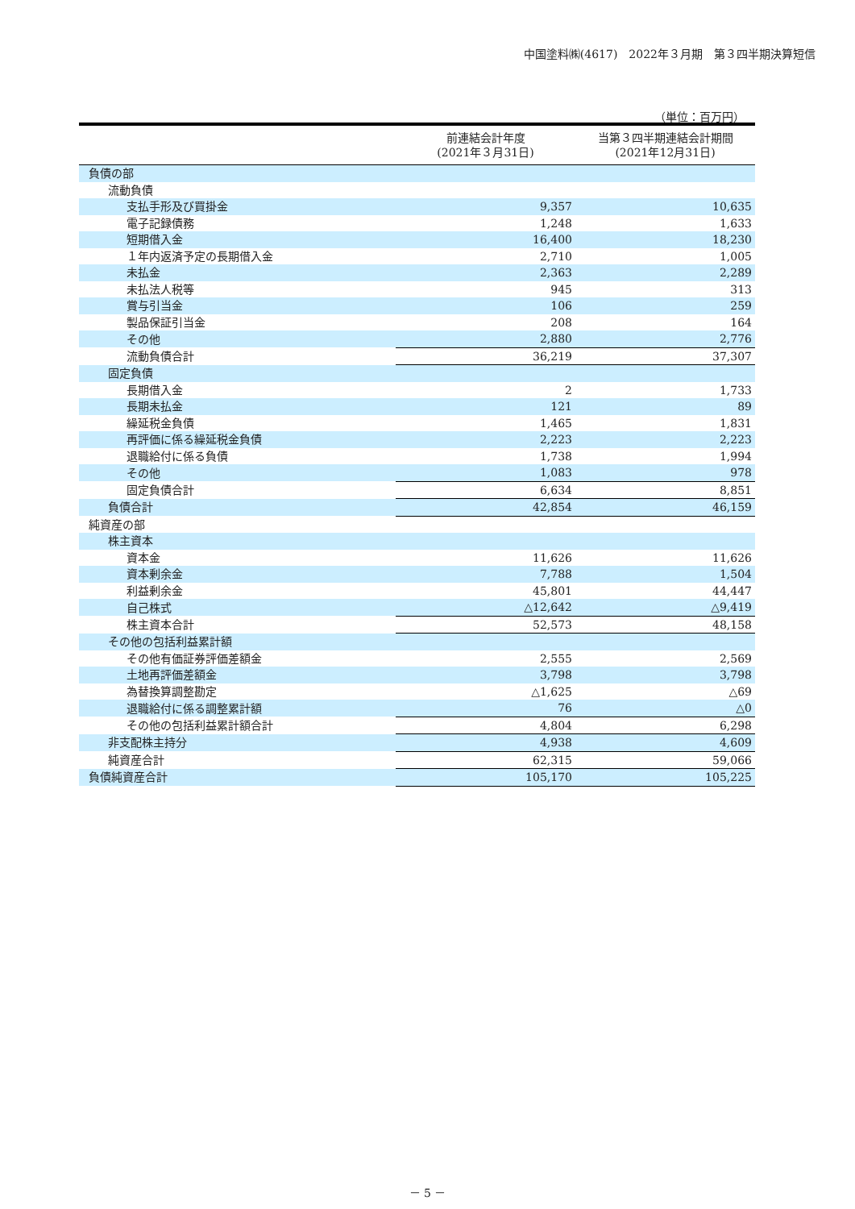中国塗料㈱(4617)　2022年３月期　第３四半期決算短信
（単位：百万円）
| | 前連結会計年度 (2021年３月31日) | 当第３四半期連結会計期間 (2021年12月31日) |
| --- | --- | --- |
| 負債の部 | | |
| 流動負債 | | |
| 支払手形及び買掛金 | 9,357 | 10,635 |
| 電子記録債務 | 1,248 | 1,633 |
| 短期借入金 | 16,400 | 18,230 |
| １年内返済予定の長期借入金 | 2,710 | 1,005 |
| 未払金 | 2,363 | 2,289 |
| 未払法人税等 | 945 | 313 |
| 賞与引当金 | 106 | 259 |
| 製品保証引当金 | 208 | 164 |
| その他 | 2,880 | 2,776 |
| 流動負債合計 | 36,219 | 37,307 |
| 固定負債 | | |
| 長期借入金 | 2 | 1,733 |
| 長期未払金 | 121 | 89 |
| 繰延税金負債 | 1,465 | 1,831 |
| 再評価に係る繰延税金負債 | 2,223 | 2,223 |
| 退職給付に係る負債 | 1,738 | 1,994 |
| その他 | 1,083 | 978 |
| 固定負債合計 | 6,634 | 8,851 |
| 負債合計 | 42,854 | 46,159 |
| 純資産の部 | | |
| 株主資本 | | |
| 資本金 | 11,626 | 11,626 |
| 資本剰余金 | 7,788 | 1,504 |
| 利益剰余金 | 45,801 | 44,447 |
| 自己株式 | △12,642 | △9,419 |
| 株主資本合計 | 52,573 | 48,158 |
| その他の包括利益累計額 | | |
| その他有価証券評価差額金 | 2,555 | 2,569 |
| 土地再評価差額金 | 3,798 | 3,798 |
| 為替換算調整勘定 | △1,625 | △69 |
| 退職給付に係る調整累計額 | 76 | △0 |
| その他の包括利益累計額合計 | 4,804 | 6,298 |
| 非支配株主持分 | 4,938 | 4,609 |
| 純資産合計 | 62,315 | 59,066 |
| 負債純資産合計 | 105,170 | 105,225 |
－ 5 －